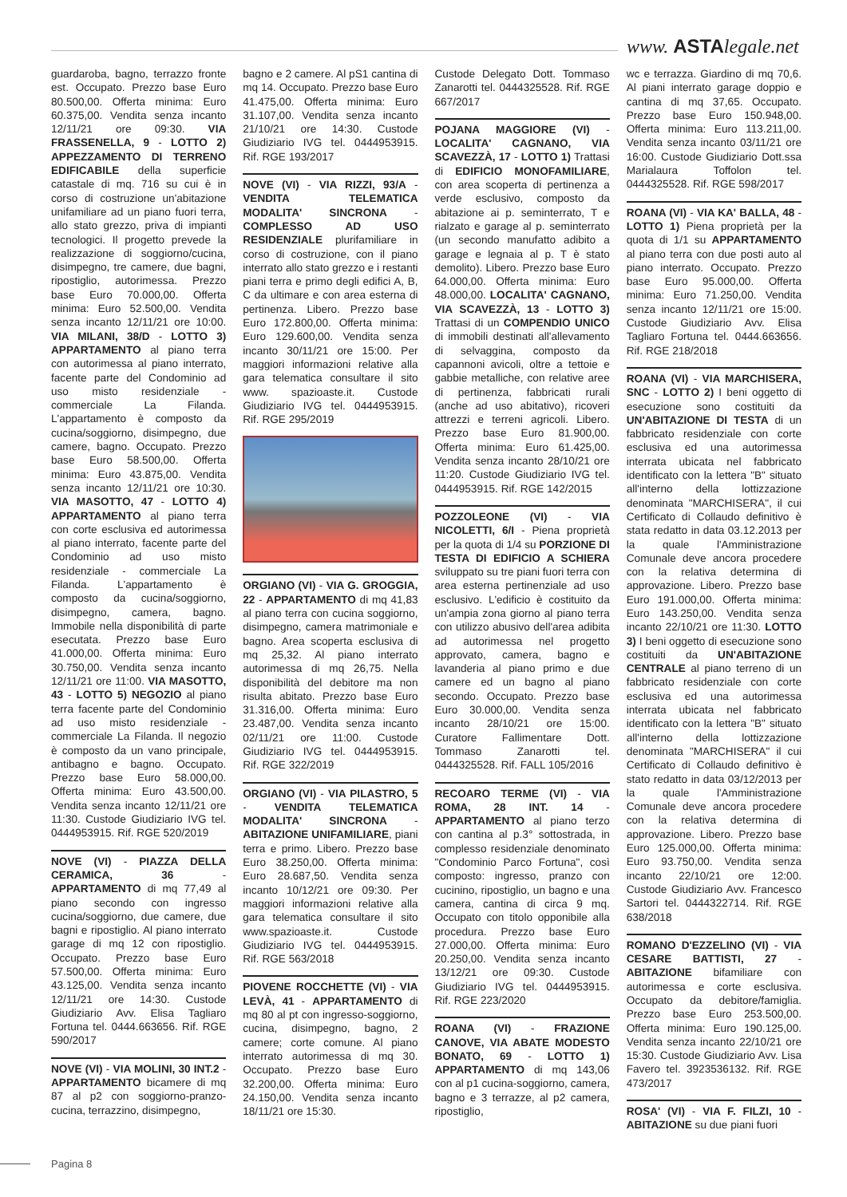www. ASTAlegale.net
guardaroba, bagno, terrazzo fronte est. Occupato. Prezzo base Euro 80.500,00. Offerta minima: Euro 60.375,00. Vendita senza incanto 12/11/21 ore 09:30. VIA FRASSENELLA, 9 - LOTTO 2) APPEZZAMENTO DI TERRENO EDIFICABILE della superficie catastale di mq. 716 su cui è in corso di costruzione un'abitazione unifamiliare ad un piano fuori terra, allo stato grezzo, priva di impianti tecnologici. Il progetto prevede la realizzazione di soggiorno/cucina, disimpegno, tre camere, due bagni, ripostiglio, autorimessa. Prezzo base Euro 70.000,00. Offerta minima: Euro 52.500,00. Vendita senza incanto 12/11/21 ore 10:00. VIA MILANI, 38/D - LOTTO 3) APPARTAMENTO al piano terra con autorimessa al piano interrato, facente parte del Condominio ad uso misto residenziale - commerciale La Filanda. L'appartamento è composto da cucina/soggiorno, disimpegno, due camere, bagno. Occupato. Prezzo base Euro 58.500,00. Offerta minima: Euro 43.875,00. Vendita senza incanto 12/11/21 ore 10:30. VIA MASOTTO, 47 - LOTTO 4) APPARTAMENTO al piano terra con corte esclusiva ed autorimessa al piano interrato, facente parte del Condominio ad uso misto residenziale - commerciale La Filanda. L'appartamento è composto da cucina/soggiorno, disimpegno, camera, bagno. Immobile nella disponibilità di parte esecutata. Prezzo base Euro 41.000,00. Offerta minima: Euro 30.750,00. Vendita senza incanto 12/11/21 ore 11:00. VIA MASOTTO, 43 - LOTTO 5) NEGOZIO al piano terra facente parte del Condominio ad uso misto residenziale - commerciale La Filanda. Il negozio è composto da un vano principale, antibagno e bagno. Occupato. Prezzo base Euro 58.000,00. Offerta minima: Euro 43.500,00. Vendita senza incanto 12/11/21 ore 11:30. Custode Giudiziario IVG tel. 0444953915. Rif. RGE 520/2019
NOVE (VI) - PIAZZA DELLA CERAMICA, 36 - APPARTAMENTO di mq 77,49 al piano secondo con ingresso cucina/soggiorno, due camere, due bagni e ripostiglio. Al piano interrato garage di mq 12 con ripostiglio. Occupato. Prezzo base Euro 57.500,00. Offerta minima: Euro 43.125,00. Vendita senza incanto 12/11/21 ore 14:30. Custode Giudiziario Avv. Elisa Tagliaro Fortuna tel. 0444.663656. Rif. RGE 590/2017
NOVE (VI) - VIA MOLINI, 30 INT.2 - APPARTAMENTO bicamere di mq 87 al p2 con soggiorno-pranzo-cucina, terrazzino, disimpegno,
bagno e 2 camere. Al pS1 cantina di mq 14. Occupato. Prezzo base Euro 41.475,00. Offerta minima: Euro 31.107,00. Vendita senza incanto 21/10/21 ore 14:30. Custode Giudiziario IVG tel. 0444953915. Rif. RGE 193/2017
NOVE (VI) - VIA RIZZI, 93/A - VENDITA TELEMATICA MODALITA' SINCRONA - COMPLESSO AD USO RESIDENZIALE plurifamiliare in corso di costruzione, con il piano interrato allo stato grezzo e i restanti piani terra e primo degli edifici A, B, C da ultimare e con area esterna di pertinenza. Libero. Prezzo base Euro 172.800,00. Offerta minima: Euro 129.600,00. Vendita senza incanto 30/11/21 ore 15:00. Per maggiori informazioni relative alla gara telematica consultare il sito www. spazioaste.it. Custode Giudiziario IVG tel. 0444953915. Rif. RGE 295/2019
ORGIANO (VI) - VIA G. GROGGIA, 22 - APPARTAMENTO di mq 41,83 al piano terra con cucina soggiorno, disimpegno, camera matrimoniale e bagno. Area scoperta esclusiva di mq 25,32. Al piano interrato autorimessa di mq 26,75. Nella disponibilità del debitore ma non risulta abitato. Prezzo base Euro 31.316,00. Offerta minima: Euro 23.487,00. Vendita senza incanto 02/11/21 ore 11:00. Custode Giudiziario IVG tel. 0444953915. Rif. RGE 322/2019
ORGIANO (VI) - VIA PILASTRO, 5 - VENDITA TELEMATICA MODALITA' SINCRONA - ABITAZIONE UNIFAMILIARE, piani terra e primo. Libero. Prezzo base Euro 38.250,00. Offerta minima: Euro 28.687,50. Vendita senza incanto 10/12/21 ore 09:30. Per maggiori informazioni relative alla gara telematica consultare il sito www.spazioaste.it. Custode Giudiziario IVG tel. 0444953915. Rif. RGE 563/2018
PIOVENE ROCCHETTE (VI) - VIA LEVÀ, 41 - APPARTAMENTO di mq 80 al pt con ingresso-soggiorno, cucina, disimpegno, bagno, 2 camere; corte comune. Al piano interrato autorimessa di mq 30. Occupato. Prezzo base Euro 32.200,00. Offerta minima: Euro 24.150,00. Vendita senza incanto 18/11/21 ore 15:30.
Custode Delegato Dott. Tommaso Zanarotti tel. 0444325528. Rif. RGE 667/2017
POJANA MAGGIORE (VI) - LOCALITA' CAGNANO, VIA SCAVEZZÀ, 17 - LOTTO 1) Trattasi di EDIFICIO MONOFAMILIARE, con area scoperta di pertinenza a verde esclusivo, composto da abitazione ai p. seminterrato, T e rialzato e garage al p. seminterrato (un secondo manufatto adibito a garage e legnaia al p. T è stato demolito). Libero. Prezzo base Euro 64.000,00. Offerta minima: Euro 48.000,00. LOCALITA' CAGNANO, VIA SCAVEZZÀ, 13 - LOTTO 3) Trattasi di un COMPENDIO UNICO di immobili destinati all'allevamento di selvaggina, composto da capannoni avicoli, oltre a tettoie e gabbie metalliche, con relative aree di pertinenza, fabbricati rurali (anche ad uso abitativo), ricoveri attrezzi e terreni agricoli. Libero. Prezzo base Euro 81.900,00. Offerta minima: Euro 61.425,00. Vendita senza incanto 28/10/21 ore 11:20. Custode Giudiziario IVG tel. 0444953915. Rif. RGE 142/2015
POZZOLEONE (VI) - VIA NICOLETTI, 6/I - Piena proprietà per la quota di 1/4 su PORZIONE DI TESTA DI EDIFICIO A SCHIERA sviluppato su tre piani fuori terra con area esterna pertinenziale ad uso esclusivo. L'edificio è costituito da un'ampia zona giorno al piano terra con utilizzo abusivo dell'area adibita ad autorimessa nel progetto approvato, camera, bagno e lavanderia al piano primo e due camere ed un bagno al piano secondo. Occupato. Prezzo base Euro 30.000,00. Vendita senza incanto 28/10/21 ore 15:00. Curatore Fallimentare Dott. Tommaso Zanarotti tel. 0444325528. Rif. FALL 105/2016
RECOARO TERME (VI) - VIA ROMA, 28 INT. 14 - APPARTAMENTO al piano terzo con cantina al p.3° sottostrada, in complesso residenziale denominato "Condominio Parco Fortuna", così composto: ingresso, pranzo con cucinino, ripostiglio, un bagno e una camera, cantina di circa 9 mq. Occupato con titolo opponibile alla procedura. Prezzo base Euro 27.000,00. Offerta minima: Euro 20.250,00. Vendita senza incanto 13/12/21 ore 09:30. Custode Giudiziario IVG tel. 0444953915. Rif. RGE 223/2020
ROANA (VI) - FRAZIONE CANOVE, VIA ABATE MODESTO BONATO, 69 - LOTTO 1) APPARTAMENTO di mq 143,06 con al p1 cucina-soggiorno, camera, bagno e 3 terrazze, al p2 camera, ripostiglio,
wc e terrazza. Giardino di mq 70,6. Al piani interrato garage doppio e cantina di mq 37,65. Occupato. Prezzo base Euro 150.948,00. Offerta minima: Euro 113.211,00. Vendita senza incanto 03/11/21 ore 16:00. Custode Giudiziario Dott.ssa Marialaura Toffolon tel. 0444325528. Rif. RGE 598/2017
ROANA (VI) - VIA KA' BALLA, 48 - LOTTO 1) Piena proprietà per la quota di 1/1 su APPARTAMENTO al piano terra con due posti auto al piano interrato. Occupato. Prezzo base Euro 95.000,00. Offerta minima: Euro 71.250,00. Vendita senza incanto 12/11/21 ore 15:00. Custode Giudiziario Avv. Elisa Tagliaro Fortuna tel. 0444.663656. Rif. RGE 218/2018
ROANA (VI) - VIA MARCHISERA, SNC - LOTTO 2) I beni oggetto di esecuzione sono costituiti da UN'ABITAZIONE DI TESTA di un fabbricato residenziale con corte esclusiva ed una autorimessa interrata ubicata nel fabbricato identificato con la lettera "B" situato all'interno della lottizzazione denominata "MARCHISERA", il cui Certificato di Collaudo definitivo è stata redatto in data 03.12.2013 per la quale l'Amministrazione Comunale deve ancora procedere con la relativa determina di approvazione. Libero. Prezzo base Euro 191.000,00. Offerta minima: Euro 143.250,00. Vendita senza incanto 22/10/21 ore 11:30. LOTTO 3) I beni oggetto di esecuzione sono costituiti da UN'ABITAZIONE CENTRALE al piano terreno di un fabbricato residenziale con corte esclusiva ed una autorimessa interrata ubicata nel fabbricato identificato con la lettera "B" situato all'interno della lottizzazione denominata "MARCHISERA" il cui Certificato di Collaudo definitivo è stato redatto in data 03/12/2013 per la quale l'Amministrazione Comunale deve ancora procedere con la relativa determina di approvazione. Libero. Prezzo base Euro 125.000,00. Offerta minima: Euro 93.750,00. Vendita senza incanto 22/10/21 ore 12:00. Custode Giudiziario Avv. Francesco Sartori tel. 0444322714. Rif. RGE 638/2018
ROMANO D'EZZELINO (VI) - VIA CESARE BATTISTI, 27 - ABITAZIONE bifamiliare con autorimessa e corte esclusiva. Occupato da debitore/famiglia. Prezzo base Euro 253.500,00. Offerta minima: Euro 190.125,00. Vendita senza incanto 22/10/21 ore 15:30. Custode Giudiziario Avv. Lisa Favero tel. 3923536132. Rif. RGE 473/2017
ROSA' (VI) - VIA F. FILZI, 10 - ABITAZIONE su due piani fuori
Pagina 8